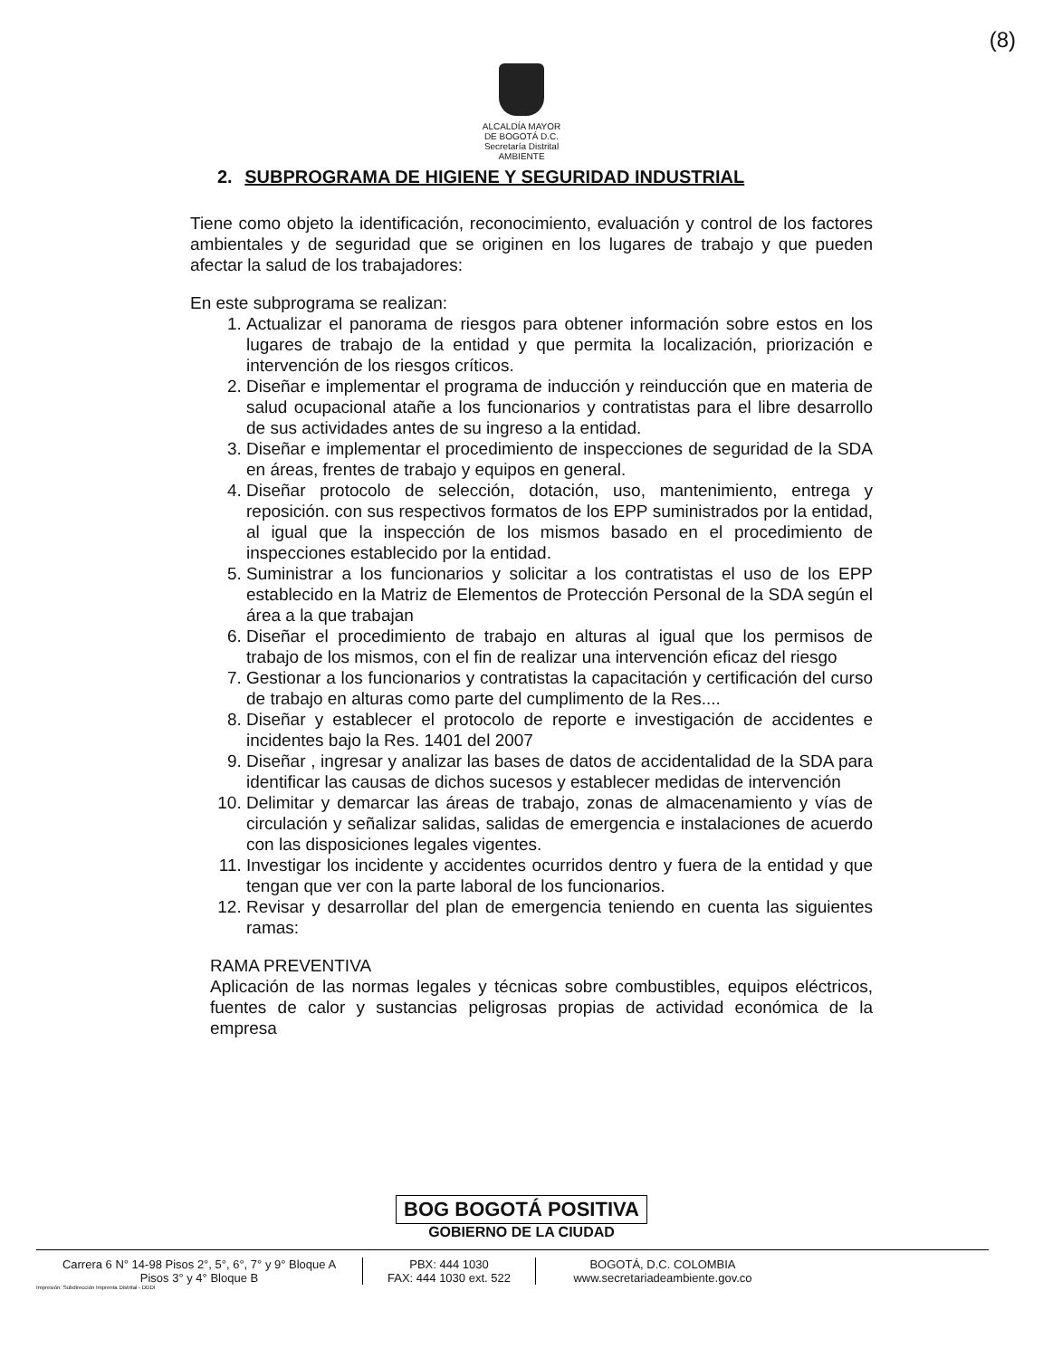(8)
ALCALDÍA MAYOR
DE BOGOTÁ D.C.
Secretaría Distrital
AMBIENTE
2. SUBPROGRAMA DE HIGIENE Y SEGURIDAD INDUSTRIAL
Tiene como objeto la identificación, reconocimiento, evaluación y control de los factores ambientales y de seguridad que se originen en los lugares de trabajo y que pueden afectar la salud de los trabajadores:
En este subprograma se realizan:
1. Actualizar el panorama de riesgos para obtener información sobre estos en los lugares de trabajo de la entidad y que permita la localización, priorización e intervención de los riesgos críticos.
2. Diseñar e implementar el programa de inducción y reinducción que en materia de salud ocupacional atañe a los funcionarios y contratistas para el libre desarrollo de sus actividades antes de su ingreso a la entidad.
3. Diseñar e implementar el procedimiento de inspecciones de seguridad de la SDA en áreas, frentes de trabajo y equipos en general.
4. Diseñar protocolo de selección, dotación, uso, mantenimiento, entrega y reposición. con sus respectivos formatos de los EPP suministrados por la entidad, al igual que la inspección de los mismos basado en el procedimiento de inspecciones establecido por la entidad.
5. Suministrar a los funcionarios y solicitar a los contratistas el uso de los EPP establecido en la Matriz de Elementos de Protección Personal de la SDA según el área a la que trabajan
6. Diseñar el procedimiento de trabajo en alturas al igual que los permisos de trabajo de los mismos, con el fin de realizar una intervención eficaz del riesgo
7. Gestionar a los funcionarios y contratistas la capacitación y certificación del curso de trabajo en alturas como parte del cumplimento de la Res....
8. Diseñar y establecer el protocolo de reporte e investigación de accidentes e incidentes bajo la Res. 1401 del 2007
9. Diseñar , ingresar y analizar las bases de datos de accidentalidad de la SDA para identificar las causas de dichos sucesos y establecer medidas de intervención
10. Delimitar y demarcar las áreas de trabajo, zonas de almacenamiento y vías de circulación y señalizar salidas, salidas de emergencia e instalaciones de acuerdo con las disposiciones legales vigentes.
11. Investigar los incidente y accidentes ocurridos dentro y fuera de la entidad y que tengan que ver con la parte laboral de los funcionarios.
12. Revisar y desarrollar del plan de emergencia teniendo en cuenta las siguientes ramas:
RAMA PREVENTIVA
Aplicación de las normas legales y técnicas sobre combustibles, equipos eléctricos, fuentes de calor y sustancias peligrosas propias de actividad económica de la empresa
BOG BOGOTÁ POSITIVA
GOBIERNO DE LA CIUDAD
Carrera 6 N° 14-98 Pisos 2°, 5°, 6°, 7° y 9° Bloque A
Pisos 3° y 4° Bloque B
PBX: 444 1030
FAX: 444 1030 ext. 522
BOGOTÁ, D.C. COLOMBIA
www.secretariadeambiente.gov.co
Impresión: Subdirección Imprenta Distrital - DDDI